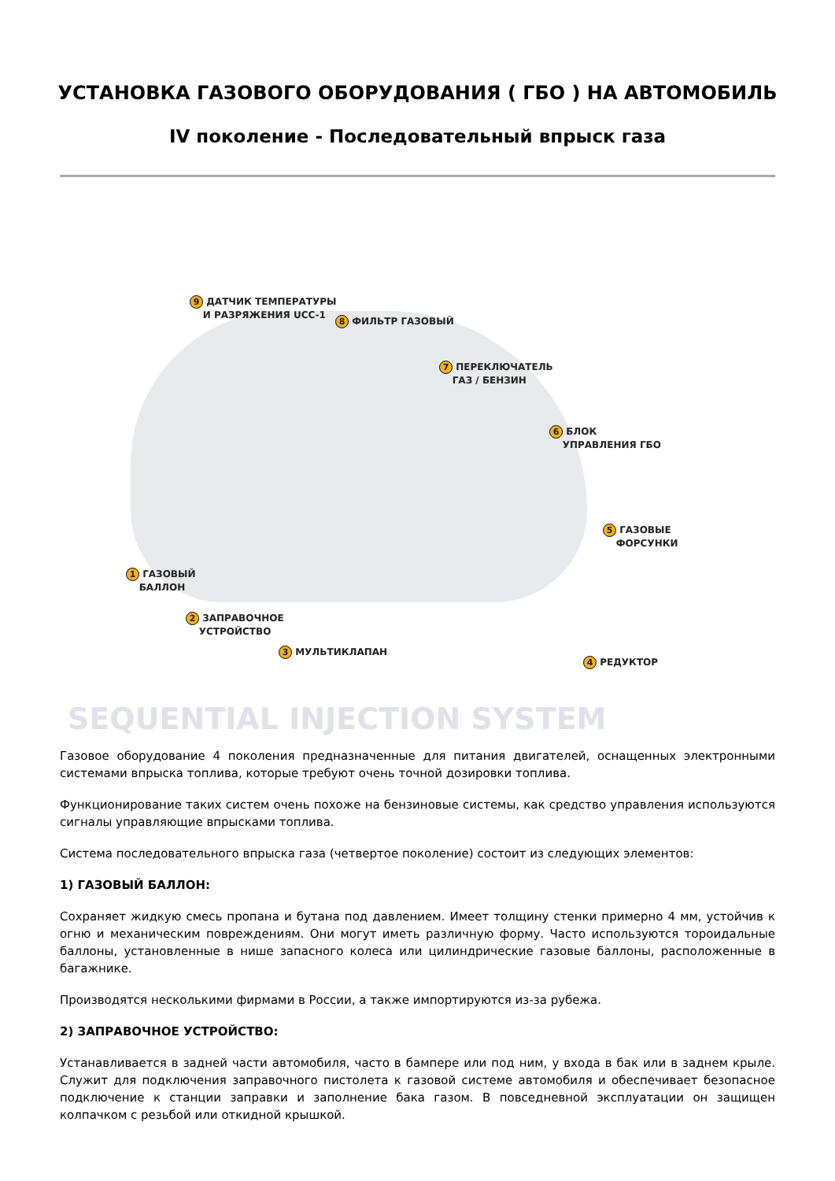УСТАНОВКА ГАЗОВОГО ОБОРУДОВАНИЯ ( ГБО ) НА АВТОМОБИЛЬ
IV поколение - Последовательный впрыск газа
SEQUENTIAL INJECTION SYSTEM
9 ДАТЧИК ТЕМПЕРАТУРЫ
И РАЗРЯЖЕНИЯ UCC-1
8 ФИЛЬТР ГАЗОВЫЙ
7 ПЕРЕКЛЮЧАТЕЛЬ
ГАЗ / БЕНЗИН
6 БЛОК
УПРАВЛЕНИЯ ГБО
5 ГАЗОВЫЕ
ФОРСУНКИ
1 ГАЗОВЫЙ
БАЛЛОН
2 ЗАПРАВОЧНОЕ
УСТРОЙСТВО
3 МУЛЬТИКЛАПАН
4 РЕДУКТОР
Газовое оборудование 4 поколения предназначенные для питания двигателей, оснащенных электронными системами впрыска топлива, которые требуют очень точной дозировки топлива.
Функционирование таких систем очень похоже на бензиновые системы, как средство управления используются сигналы управляющие впрысками топлива.
Система последовательного впрыска газа (четвертое поколение) состоит из следующих элементов:
1) ГАЗОВЫЙ БАЛЛОН:
Сохраняет жидкую смесь пропана и бутана под давлением. Имеет толщину стенки примерно 4 мм, устойчив к огню и механическим повреждениям. Они могут иметь различную форму. Часто используются тороидальные баллоны, установленные в нише запасного колеса или цилиндрические газовые баллоны, расположенные в багажнике.
Производятся несколькими фирмами в России, а также импортируются из-за рубежа.
2) ЗАПРАВОЧНОЕ УСТРОЙСТВО:
Устанавливается в задней части автомобиля, часто в бампере или под ним, у входа в бак или в заднем крыле. Служит для подключения заправочного пистолета к газовой системе автомобиля и обеспечивает безопасное подключение к станции заправки и заполнение бака газом. В повседневной эксплуатации он защищен колпачком с резьбой или откидной крышкой.